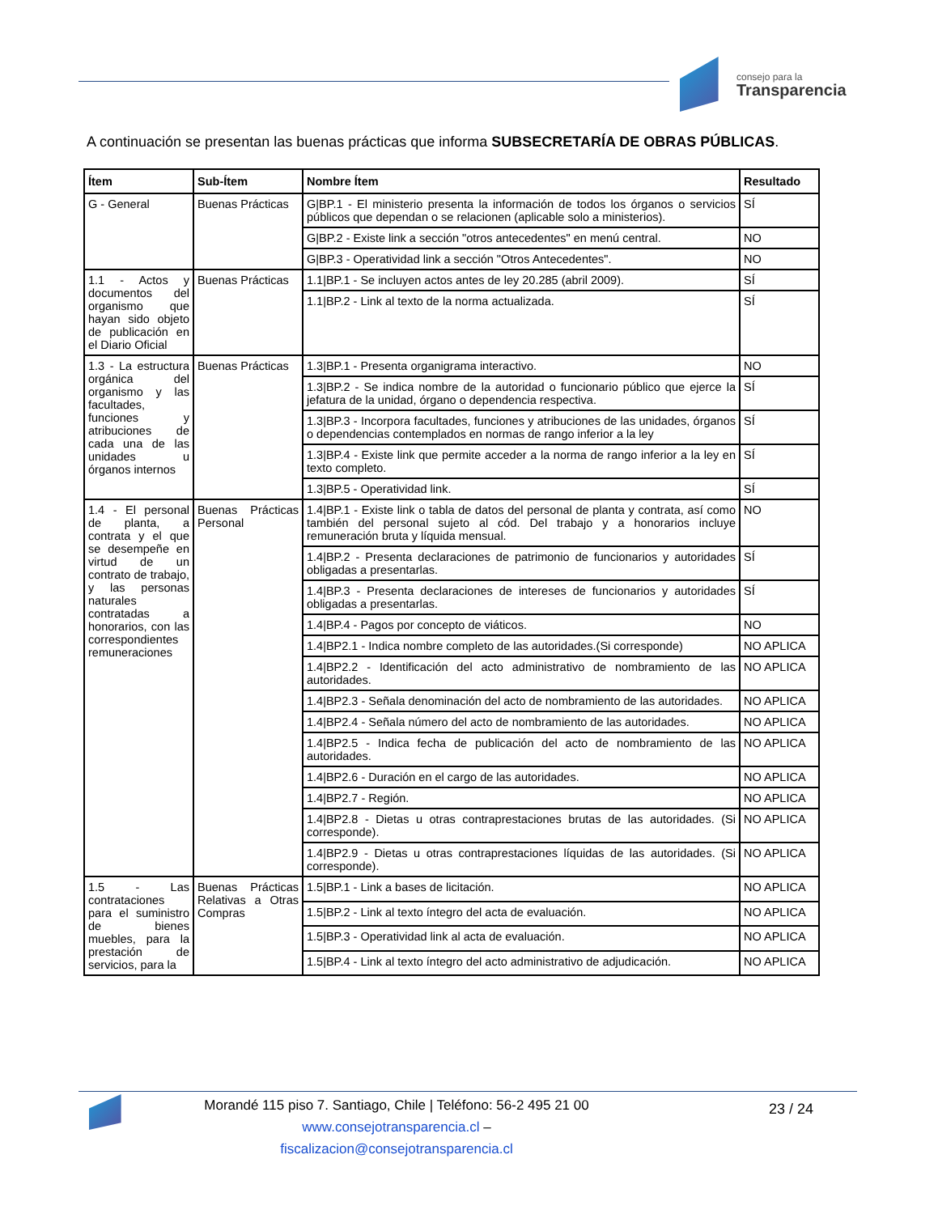consejo para la
Transparencia
A continuación se presentan las buenas prácticas que informa SUBSECRETARÍA DE OBRAS PÚBLICAS.
| Ítem | Sub-Ítem | Nombre Ítem | Resultado |
| --- | --- | --- | --- |
| G - General | Buenas Prácticas | G/BP.1 - El ministerio presenta la información de todos los órganos o servicios públicos que dependan o se relacionen (aplicable solo a ministerios). | SÍ |
| | | G/BP.2 - Existe link a sección "otros antecedentes" en menú central. | NO |
| | | G/BP.3 - Operatividad link a sección "Otros Antecedentes". | NO |
| 1.1 - Actos y documentos del organismo que hayan sido objeto de publicación en el Diario Oficial | Buenas Prácticas | 1.1/BP.1 - Se incluyen actos antes de ley 20.285 (abril 2009). | SÍ |
| | | 1.1/BP.2 - Link al texto de la norma actualizada. | SÍ |
| 1.3 - La estructura orgánica del organismo y las facultades, funciones y atribuciones de cada una de las unidades u órganos internos | Buenas Prácticas | 1.3/BP.1 - Presenta organigrama interactivo. | NO |
| | | 1.3/BP.2 - Se indica nombre de la autoridad o funcionario público que ejerce la jefatura de la unidad, órgano o dependencia respectiva. | SÍ |
| | | 1.3/BP.3 - Incorpora facultades, funciones y atribuciones de las unidades, órganos o dependencias contemplados en normas de rango inferior a la ley | SÍ |
| | | 1.3/BP.4 - Existe link que permite acceder a la norma de rango inferior a la ley en texto completo. | SÍ |
| | | 1.3/BP.5 - Operatividad link. | SÍ |
| 1.4 - El personal de planta, a contrata y el que se desempeñe en virtud de un contrato de trabajo, y las personas naturales contratadas a honorarios, con las correspondientes remuneraciones | Buenas Prácticas Personal | 1.4/BP.1 - Existe link o tabla de datos del personal de planta y contrata, así como también del personal sujeto al cód. Del trabajo y a honorarios incluye remuneración bruta y líquida mensual. | NO |
| | | 1.4/BP.2 - Presenta declaraciones de patrimonio de funcionarios y autoridades obligadas a presentarlas. | SÍ |
| | | 1.4/BP.3 - Presenta declaraciones de intereses de funcionarios y autoridades obligadas a presentarlas. | SÍ |
| | | 1.4/BP.4 - Pagos por concepto de viáticos. | NO |
| | | 1.4/BP2.1 - Indica nombre completo de las autoridades.(Si corresponde) | NO APLICA |
| | | 1.4/BP2.2 - Identificación del acto administrativo de nombramiento de las autoridades. | NO APLICA |
| | | 1.4/BP2.3 - Señala denominación del acto de nombramiento de las autoridades. | NO APLICA |
| | | 1.4/BP2.4 - Señala número del acto de nombramiento de las autoridades. | NO APLICA |
| | | 1.4/BP2.5 - Indica fecha de publicación del acto de nombramiento de las autoridades. | NO APLICA |
| | | 1.4/BP2.6 - Duración en el cargo de las autoridades. | NO APLICA |
| | | 1.4/BP2.7 - Región. | NO APLICA |
| | | 1.4/BP2.8 - Dietas u otras contraprestaciones brutas de las autoridades. (Si corresponde). | NO APLICA |
| | | 1.4/BP2.9 - Dietas u otras contraprestaciones líquidas de las autoridades. (Si corresponde). | NO APLICA |
| 1.5 - Las contrataciones para el suministro de bienes muebles, para la prestación de servicios, para la | Buenas Prácticas Relativas a Otras Compras | 1.5/BP.1 - Link a bases de licitación. | NO APLICA |
| | | 1.5/BP.2 - Link al texto íntegro del acta de evaluación. | NO APLICA |
| | | 1.5/BP.3 - Operatividad link al acta de evaluación. | NO APLICA |
| | | 1.5/BP.4 - Link al texto íntegro del acto administrativo de adjudicación. | NO APLICA |
Morandé 115 piso 7. Santiago, Chile | Teléfono: 56-2 495 21 00
www.consejotransparencia.cl – fiscalizacion@consejotransparencia.cl
23 / 24